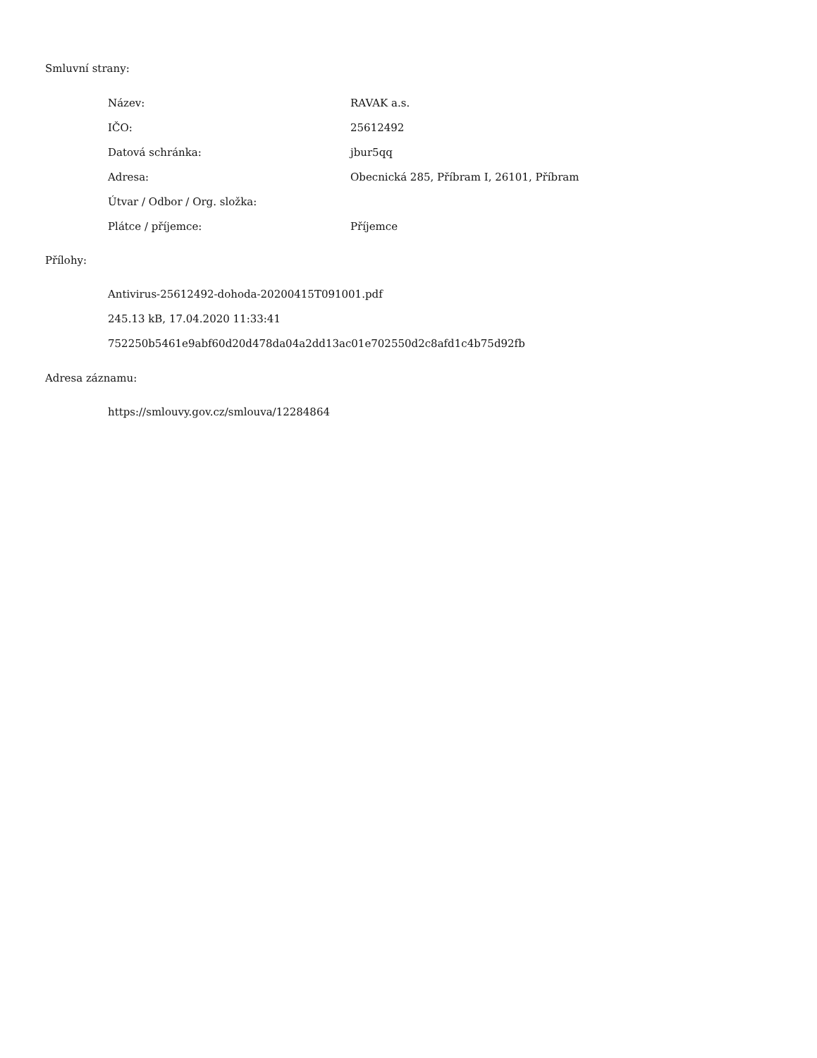Smluvní strany:
| Název: | RAVAK a.s. |
| IČO: | 25612492 |
| Datová schránka: | jbur5qq |
| Adresa: | Obecnická 285, Příbram I, 26101, Příbram |
| Útvar / Odbor / Org. složka: | |
| Plátce / příjemce: | Příjemce |
Přílohy:
Antivirus-25612492-dohoda-20200415T091001.pdf
245.13 kB, 17.04.2020 11:33:41
752250b5461e9abf60d20d478da04a2dd13ac01e702550d2c8afd1c4b75d92fb
Adresa záznamu:
https://smlouvy.gov.cz/smlouva/12284864